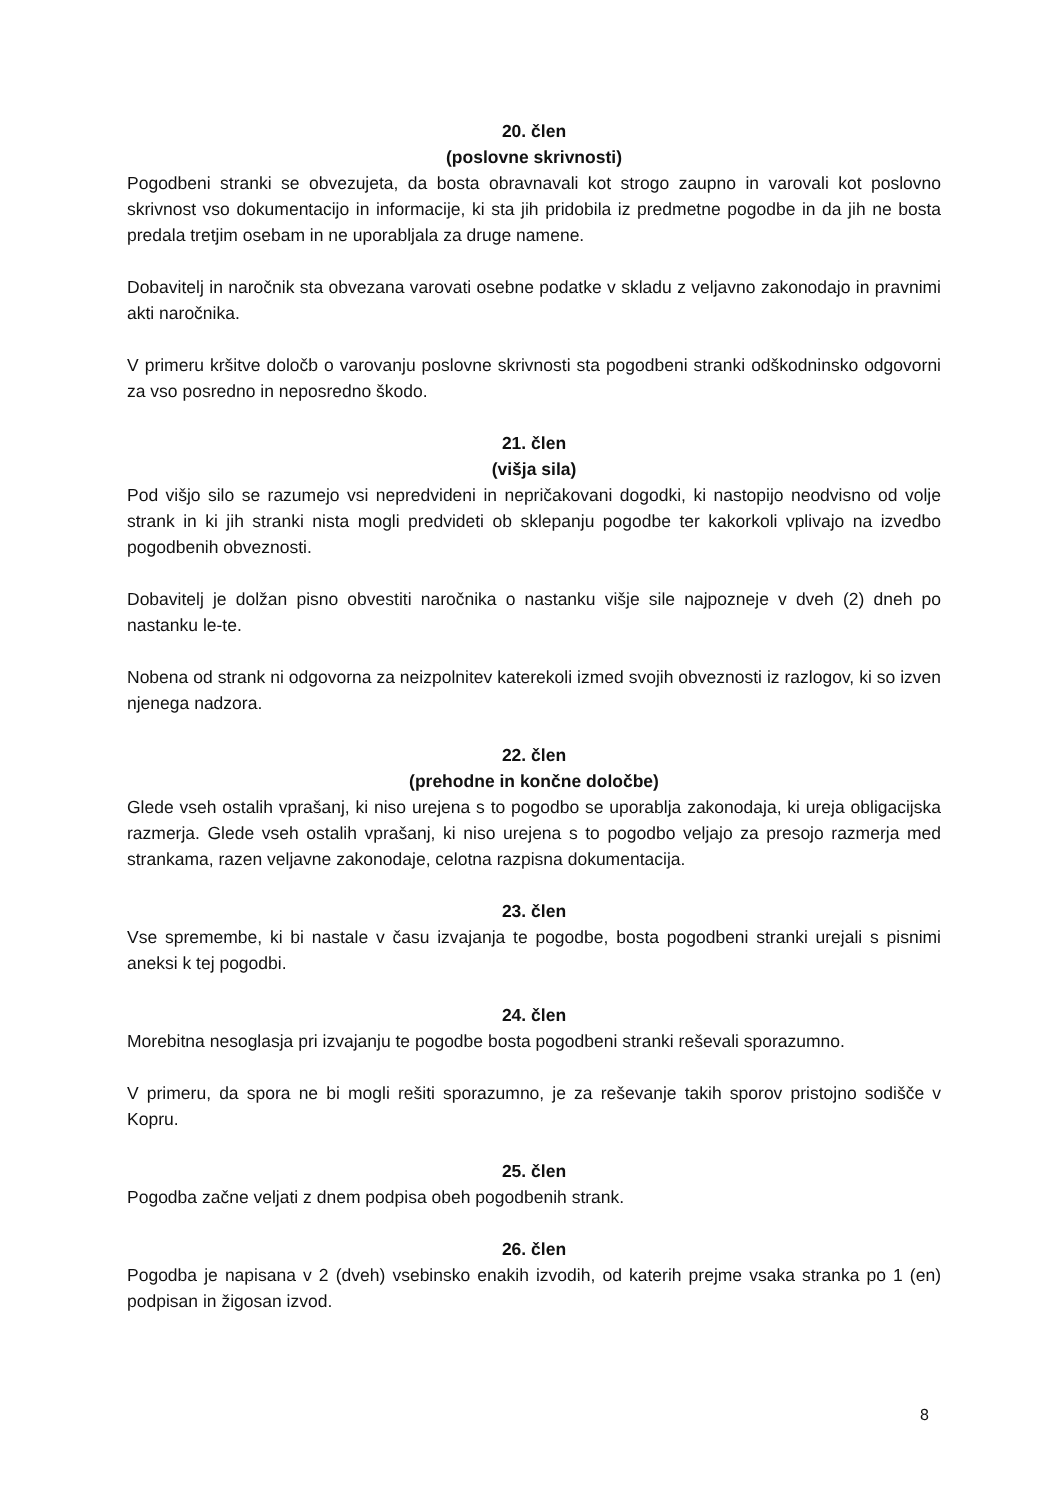20. člen
(poslovne skrivnosti)
Pogodbeni stranki se obvezujeta, da bosta obravnavali kot strogo zaupno in varovali kot poslovno skrivnost vso dokumentacijo in informacije, ki sta jih pridobila iz predmetne pogodbe in da jih ne bosta predala tretjim osebam in ne uporabljala za druge namene.
Dobavitelj in naročnik sta obvezana varovati osebne podatke v skladu z veljavno zakonodajo in pravnimi akti naročnika.
V primeru kršitve določb o varovanju poslovne skrivnosti sta pogodbeni stranki odškodninsko odgovorni za vso posredno in neposredno škodo.
21. člen
(višja sila)
Pod višjo silo se razumejo vsi nepredvideni in nepričakovani dogodki, ki nastopijo neodvisno od volje strank in ki jih stranki nista mogli predvideti ob sklepanju pogodbe ter kakorkoli vplivajo na izvedbo pogodbenih obveznosti.
Dobavitelj je dolžan pisno obvestiti naročnika o nastanku višje sile najpozneje v dveh (2) dneh po nastanku le-te.
Nobena od strank ni odgovorna za neizpolnitev katerekoli izmed svojih obveznosti iz razlogov, ki so izven njenega nadzora.
22. člen
(prehodne in končne določbe)
Glede vseh ostalih vprašanj, ki niso urejena s to pogodbo se uporablja zakonodaja, ki ureja obligacijska razmerja. Glede vseh ostalih vprašanj, ki niso urejena s to pogodbo veljajo za presojo razmerja med strankama, razen veljavne zakonodaje, celotna razpisna dokumentacija.
23. člen
Vse spremembe, ki bi nastale v času izvajanja te pogodbe, bosta pogodbeni stranki urejali s pisnimi aneksi k tej pogodbi.
24. člen
Morebitna nesoglasja pri izvajanju te pogodbe bosta pogodbeni stranki reševali sporazumno.
V primeru, da spora ne bi mogli rešiti sporazumno, je za reševanje takih sporov pristojno sodišče v Kopru.
25. člen
Pogodba začne veljati z dnem podpisa obeh pogodbenih strank.
26. člen
Pogodba je napisana v 2 (dveh) vsebinsko enakih izvodih, od katerih prejme vsaka stranka po 1 (en) podpisan in žigosan izvod.
8